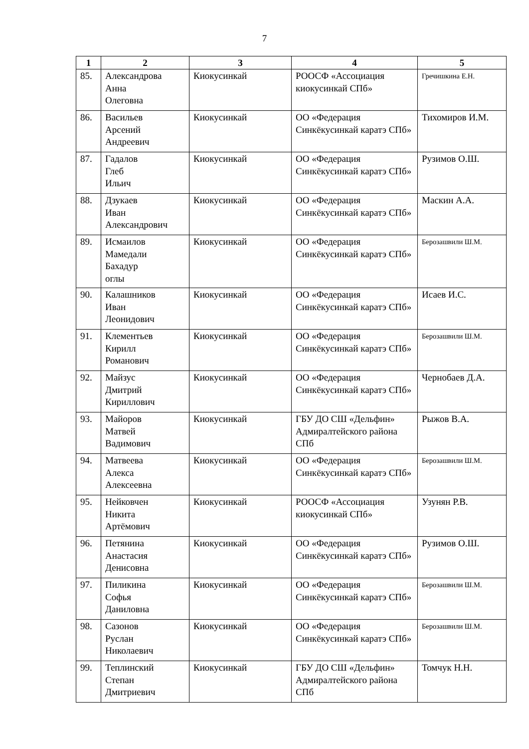7
| 1 | 2 | 3 | 4 | 5 |
| --- | --- | --- | --- | --- |
| 85. | Александрова Анна Олеговна | Киокусинкай | РООСФ «Ассоциация киокусинкай СПб» | Гречишкина Е.Н. |
| 86. | Васильев Арсений Андреевич | Киокусинкай | ОО «Федерация Синкёкусинкай каратэ СПб» | Тихомиров И.М. |
| 87. | Гадалов Глеб Ильич | Киокусинкай | ОО «Федерация Синкёкусинкай каратэ СПб» | Рузимов О.Ш. |
| 88. | Дзукаев Иван Александрович | Киокусинкай | ОО «Федерация Синкёкусинкай каратэ СПб» | Маскин А.А. |
| 89. | Исмаилов Мамедали Бахадур оглы | Киокусинкай | ОО «Федерация Синкёкусинкай каратэ СПб» | Берозашвили Ш.М. |
| 90. | Калашников Иван Леонидович | Киокусинкай | ОО «Федерация Синкёкусинкай каратэ СПб» | Исаев И.С. |
| 91. | Клементьев Кирилл Романович | Киокусинкай | ОО «Федерация Синкёкусинкай каратэ СПб» | Берозашвили Ш.М. |
| 92. | Майзус Дмитрий Кириллович | Киокусинкай | ОО «Федерация Синкёкусинкай каратэ СПб» | Чернобаев Д.А. |
| 93. | Майоров Матвей Вадимович | Киокусинкай | ГБУ ДО СШ «Дельфин» Адмиралтейского района СПб | Рыжов В.А. |
| 94. | Матвеева Алекса Алексеевна | Киокусинкай | ОО «Федерация Синкёкусинкай каратэ СПб» | Берозашвили Ш.М. |
| 95. | Нейковчен Никита Артёмович | Киокусинкай | РООСФ «Ассоциация киокусинкай СПб» | Узунян Р.В. |
| 96. | Петянина Анастасия Денисовна | Киокусинкай | ОО «Федерация Синкёкусинкай каратэ СПб» | Рузимов О.Ш. |
| 97. | Пиликина Софья Даниловна | Киокусинкай | ОО «Федерация Синкёкусинкай каратэ СПб» | Берозашвили Ш.М. |
| 98. | Сазонов Руслан Николаевич | Киокусинкай | ОО «Федерация Синкёкусинкай каратэ СПб» | Берозашвили Ш.М. |
| 99. | Теплинский Степан Дмитриевич | Киокусинкай | ГБУ ДО СШ «Дельфин» Адмиралтейского района СПб | Томчук Н.Н. |